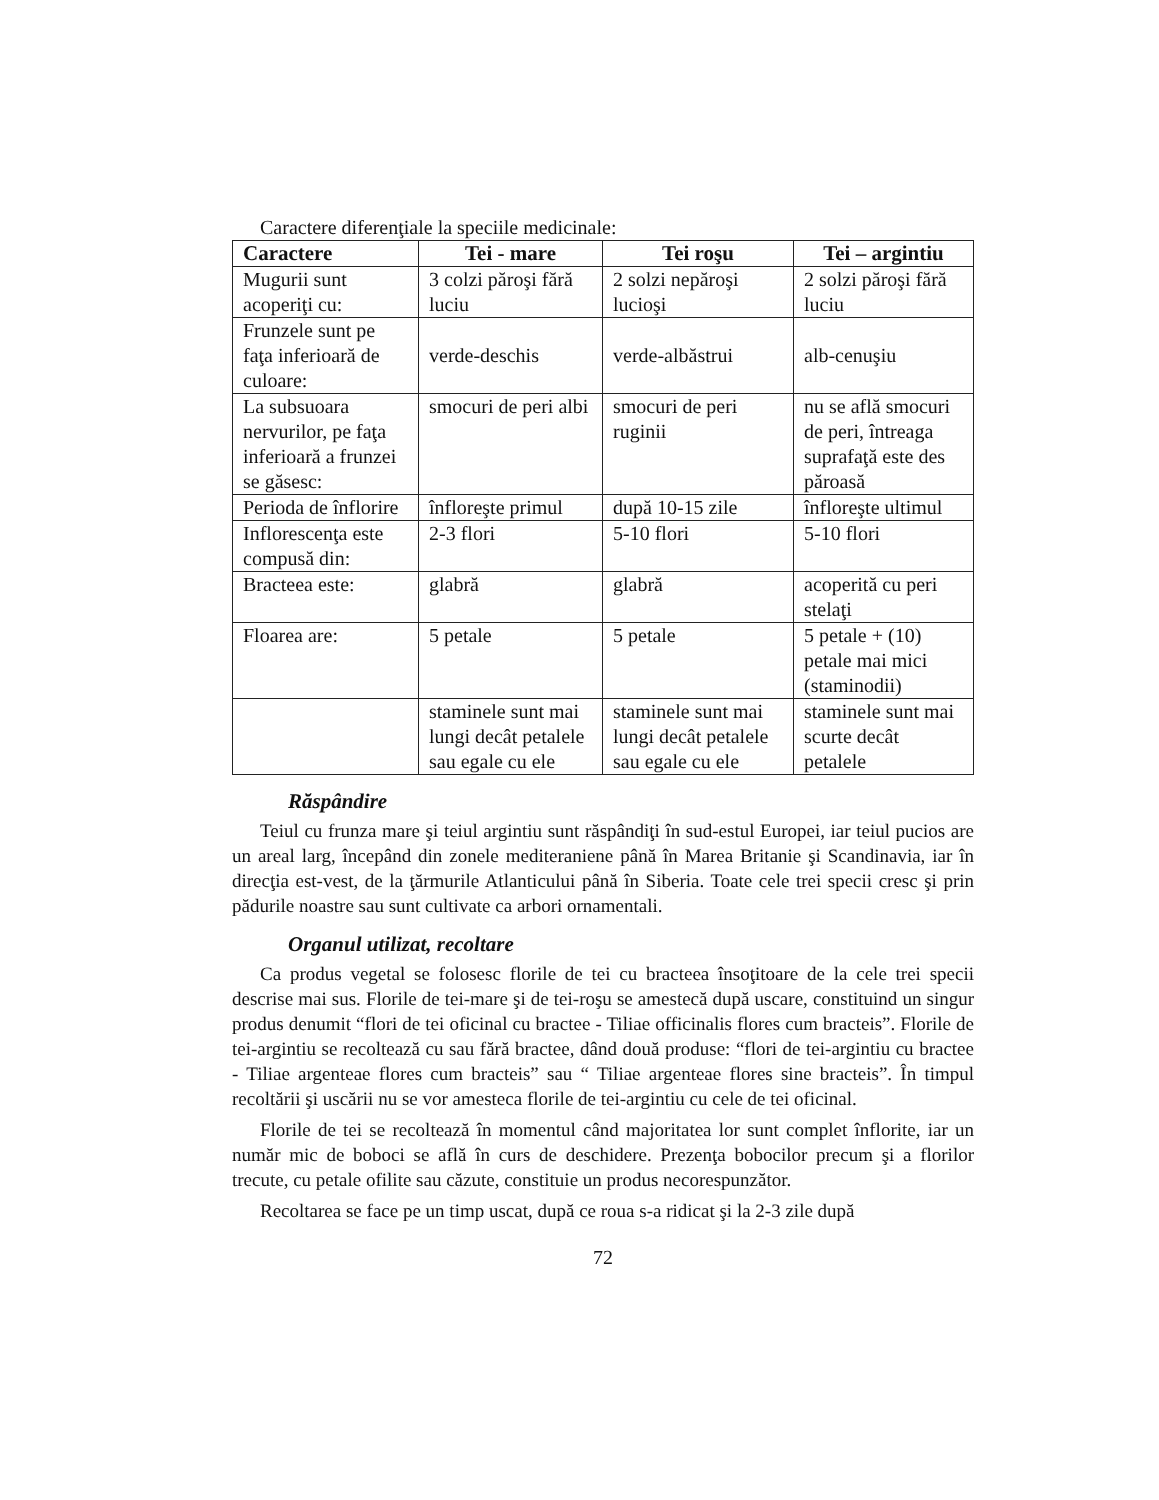Caractere diferenţiale la speciile medicinale:
| Caractere | Tei - mare | Tei roşu | Tei – argintiu |
| --- | --- | --- | --- |
| Mugurii sunt acoperiţi cu: | 3 colzi păroşi fără luciu | 2 solzi nepăroşi lucioşi | 2 solzi păroşi fără luciu |
| Frunzele sunt pe faţa inferioară de culoare: | verde-deschis | verde-albăstrui | alb-cenuşiu |
| La subsuoara nervurilor, pe faţa inferioară a frunzei se găsesc: | smocuri de peri albi | smocuri de peri ruginii | nu se află smocuri de peri, întreaga suprafaţă este des păroasă |
| Perioda de înflorire | înfloreşte primul | după 10-15 zile | înfloreşte ultimul |
| Inflorescenţa este compusă din: | 2-3 flori | 5-10 flori | 5-10 flori |
| Bracteea este: | glabră | glabră | acoperită cu peri stelaţi |
| Floarea are: | 5 petale | 5 petale | 5 petale + (10) petale mai mici (staminodii) |
| | staminele sunt mai lungi decât petalele sau egale cu ele | staminele sunt mai lungi decât petalele sau egale cu ele | staminele sunt mai scurte decât petalele |
Răspândire
Teiul cu frunza mare şi teiul argintiu sunt răspândiţi în sud-estul Europei, iar teiul pucios are un areal larg, începând din zonele mediteraniene până în Marea Britanie şi Scandinavia, iar în direcţia est-vest, de la ţărmurile Atlanticului până în Siberia. Toate cele trei specii cresc şi prin pădurile noastre sau sunt cultivate ca arbori ornamentali.
Organul utilizat, recoltare
Ca produs vegetal se folosesc florile de tei cu bracteea însoţitoare de la cele trei specii descrise mai sus. Florile de tei-mare şi de tei-roşu se amestecă după uscare, constituind un singur produs denumit “flori de tei oficinal cu bractee - Tiliae officinalis flores cum bracteis”. Florile de tei-argintiu se recoltează cu sau fără bractee, dând două produse: “flori de tei-argintiu cu bractee - Tiliae argenteae flores cum bracteis” sau “ Tiliae argenteae flores sine bracteis”. În timpul recoltării şi uscării nu se vor amesteca florile de tei-argintiu cu cele de tei oficinal.
Florile de tei se recoltează în momentul când majoritatea lor sunt complet înflorite, iar un număr mic de boboci se află în curs de deschidere. Prezenţa bobocilor precum şi a florilor trecute, cu petale ofilite sau căzute, constituie un produs necorespunzător.
Recoltarea se face pe un timp uscat, după ce roua s-a ridicat şi la 2-3 zile după
72